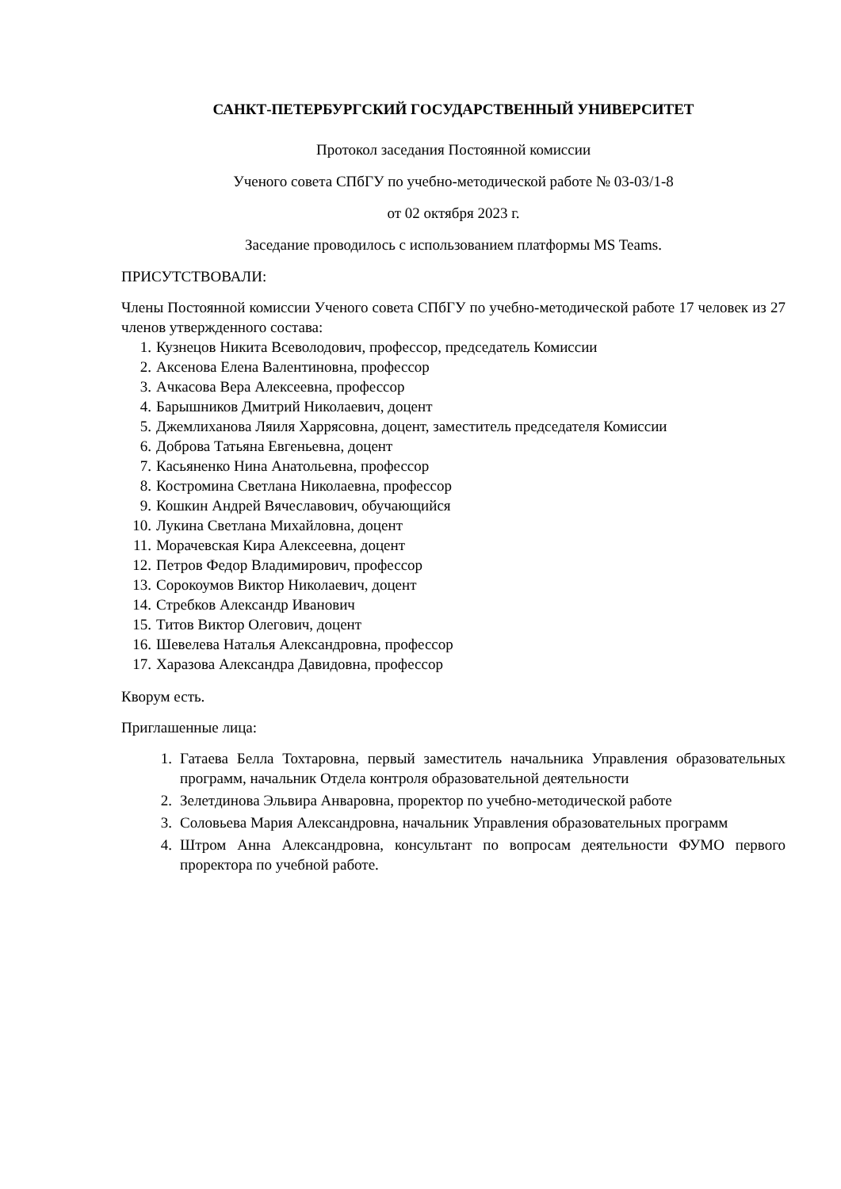САНКТ-ПЕТЕРБУРГСКИЙ ГОСУДАРСТВЕННЫЙ УНИВЕРСИТЕТ
Протокол заседания Постоянной комиссии
Ученого совета СПбГУ по учебно-методической работе № 03-03/1-8
от 02 октября 2023 г.
Заседание проводилось с использованием платформы MS Teams.
ПРИСУТСТВОВАЛИ:
Члены Постоянной комиссии Ученого совета СПбГУ по учебно-методической работе 17 человек из 27 членов утвержденного состава:
1. Кузнецов Никита Всеволодович, профессор, председатель Комиссии
2. Аксенова Елена Валентиновна, профессор
3. Ачкасова Вера Алексеевна, профессор
4. Барышников Дмитрий Николаевич, доцент
5. Джемлиханова Ляиля Харрясовна, доцент, заместитель председателя Комиссии
6. Доброва Татьяна Евгеньевна, доцент
7. Касьяненко Нина Анатольевна, профессор
8. Костромина Светлана Николаевна, профессор
9. Кошкин Андрей Вячеславович, обучающийся
10. Лукина Светлана Михайловна, доцент
11. Морачевская Кира Алексеевна, доцент
12. Петров Федор Владимирович, профессор
13. Сорокоумов Виктор Николаевич, доцент
14. Стребков Александр Иванович
15. Титов Виктор Олегович, доцент
16. Шевелева Наталья Александровна, профессор
17. Харазова Александра Давидовна, профессор
Кворум есть.
Приглашенные лица:
1. Гатаева Белла Тохтаровна, первый заместитель начальника Управления образовательных программ, начальник Отдела контроля образовательной деятельности
2. Зелетдинова Эльвира Анваровна, проректор по учебно-методической работе
3. Соловьева Мария Александровна, начальник Управления образовательных программ
4. Штром Анна Александровна, консультант по вопросам деятельности ФУМО первого проректора по учебной работе.